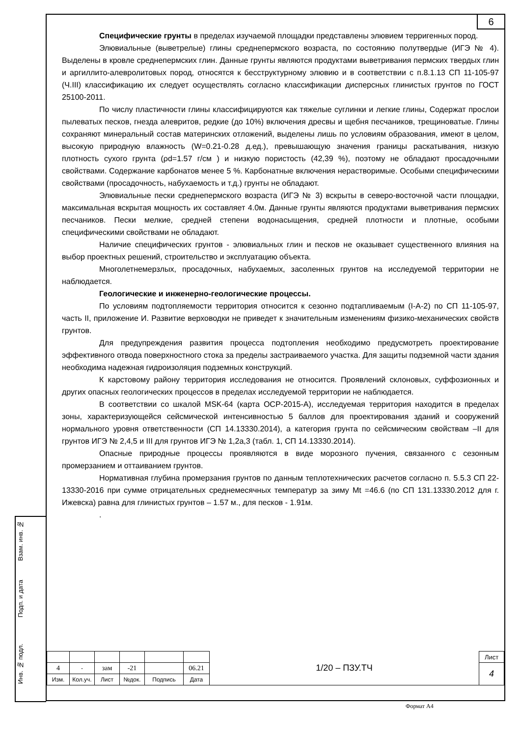6
Взам. инв. №
Подп. и дата
Инв. № подл.
Специфические грунты в пределах изучаемой площадки представлены элювием терригенных пород.
Элювиальные (выветрелые) глины среднепермского возраста, по состоянию полутвердые (ИГЭ № 4). Выделены в кровле среднепермских глин. Данные грунты являются продуктами выветривания пермских твердых глин и аргиллито-алевролитовых пород, относятся к бесструктурному элювию и в соответствии с п.8.1.13 СП 11-105-97 (Ч.III) классификацию их следует осуществлять согласно классификации дисперсных глинистых грунтов по ГОСТ 25100-2011.
По числу пластичности глины классифицируются как тяжелые суглинки и легкие глины, Содержат прослои пылеватых песков, гнезда алевритов, редкие (до 10%) включения дресвы и щебня песчаников, трещиноватые. Глины сохраняют минеральный состав материнских отложений, выделены лишь по условиям образования, имеют в целом, высокую природную влажность (W=0.21-0.28 д.ед.), превышающую значения границы раскатывания, низкую плотность сухого грунта (ρd=1.57 г/см ) и низкую пористость (42,39 %), поэтому не обладают просадочными свойствами. Содержание карбонатов менее 5 %. Карбонатные включения нерастворимые. Особыми специфическими свойствами (просадочность, набухаемость и т.д.) грунты не обладают.
Элювиальные пески среднепермского возраста (ИГЭ № 3) вскрыты в северо-восточной части площадки, максимальная вскрытая мощность их составляет 4.0м. Данные грунты являются продуктами выветривания пермских песчаников. Пески мелкие, средней степени водонасыщения, средней плотности и плотные, особыми специфическими свойствами не обладают.
Наличие специфических грунтов - элювиальных глин и песков не оказывает существенного влияния на выбор проектных решений, строительство и эксплуатацию объекта.
Многолетнемерзлых, просадочных, набухаемых, засоленных грунтов на исследуемой территории не наблюдается.
Геологические и инженерно-геологические процессы.
По условиям подтопляемости территория относится к сезонно подтапливаемым (I-А-2) по СП 11-105-97, часть II, приложение И. Развитие верховодки не приведет к значительным изменениям физико-механических свойств грунтов.
Для предупреждения развития процесса подтопления необходимо предусмотреть проектирование эффективного отвода поверхностного стока за пределы застраиваемого участка. Для защиты подземной части здания необходима надежная гидроизоляция подземных конструкций.
К карстовому району территория исследования не относится. Проявлений склоновых, суффозионных и других опасных геологических процессов в пределах исследуемой территории не наблюдается.
В соответствии со шкалой MSK-64 (карта ОСР-2015-А), исследуемая территория находится в пределах зоны, характеризующейся сейсмической интенсивностью 5 баллов для проектирования зданий и сооружений нормального уровня ответственности (СП 14.13330.2014), а категория грунта по сейсмическим свойствам –II для грунтов ИГЭ № 2,4,5 и III для грунтов ИГЭ № 1,2а,3 (табл. 1, СП 14.13330.2014).
Опасные природные процессы проявляются в виде морозного пучения, связанного с сезонным промерзанием и оттаиванием грунтов.
Нормативная глубина промерзания грунтов по данным теплотехнических расчетов согласно п. 5.5.3 СП 22-13330-2016 при сумме отрицательных среднемесячных температур за зиму Mt =46.6 (по СП 131.13330.2012 для г. Ижевска) равна для глинистых грунтов – 1.57 м., для песков - 1.91м.
.
| | | | | | | 1/20 – ПЗУ.ТЧ | Лист |
| 4 | - | зам | -21 | | 06.21 | | 4 |
| Изм. | Кол.уч. | Лист | №док. | Подпись | Дата | | |
Формат А4